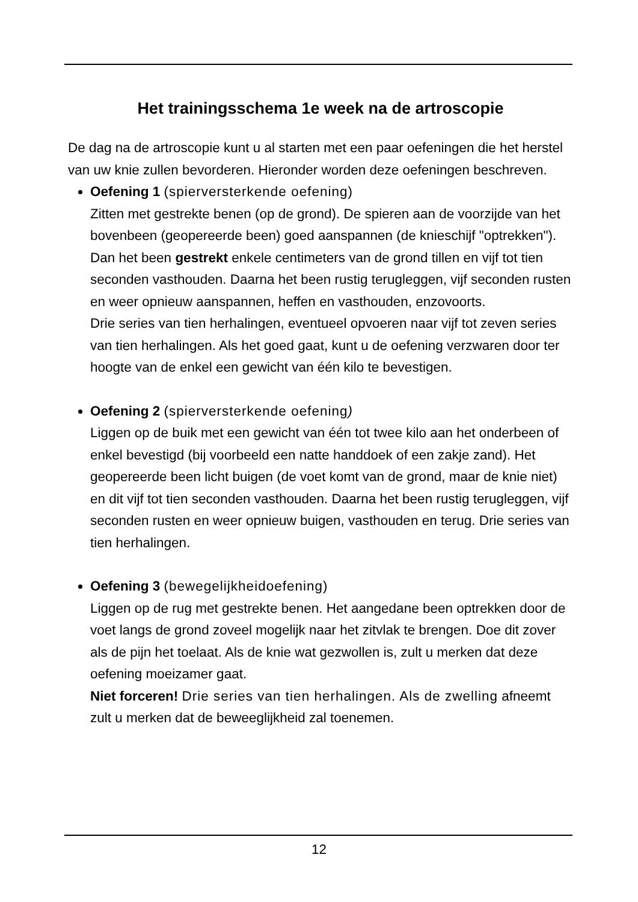Het trainingsschema 1e week na de artroscopie
De dag na de artroscopie kunt u al starten met een paar oefeningen die het herstel van uw knie zullen bevorderen. Hieronder worden deze oefeningen beschreven.
Oefening 1 (spierversterkende oefening)
Zitten met gestrekte benen (op de grond). De spieren aan de voorzijde van het bovenbeen (geopereerde been) goed aanspannen (de knieschijf "optrekken"). Dan het been gestrekt enkele centimeters van de grond tillen en vijf tot tien seconden vasthouden. Daarna het been rustig terugleggen, vijf seconden rusten en weer opnieuw aanspannen, heffen en vasthouden, enzovoorts.
Drie series van tien herhalingen, eventueel opvoeren naar vijf tot zeven series van tien herhalingen. Als het goed gaat, kunt u de oefening verzwaren door ter hoogte van de enkel een gewicht van één kilo te bevestigen.
Oefening 2 (spierversterkende oefening)
Liggen op de buik met een gewicht van één tot twee kilo aan het onderbeen of enkel bevestigd (bij voorbeeld een natte handdoek of een zakje zand). Het geopereerde been licht buigen (de voet komt van de grond, maar de knie niet) en dit vijf tot tien seconden vasthouden. Daarna het been rustig terugleggen, vijf seconden rusten en weer opnieuw buigen, vasthouden en terug. Drie series van tien herhalingen.
Oefening 3 (bewegelijkheidoefening)
Liggen op de rug met gestrekte benen. Het aangedane been optrekken door de voet langs de grond zoveel mogelijk naar het zitvlak te brengen. Doe dit zover als de pijn het toelaat. Als de knie wat gezwollen is, zult u merken dat deze oefening moeizamer gaat.
Niet forceren! Drie series van tien herhalingen. Als de zwelling afneemt zult u merken dat de beweeglijkheid zal toenemen.
12